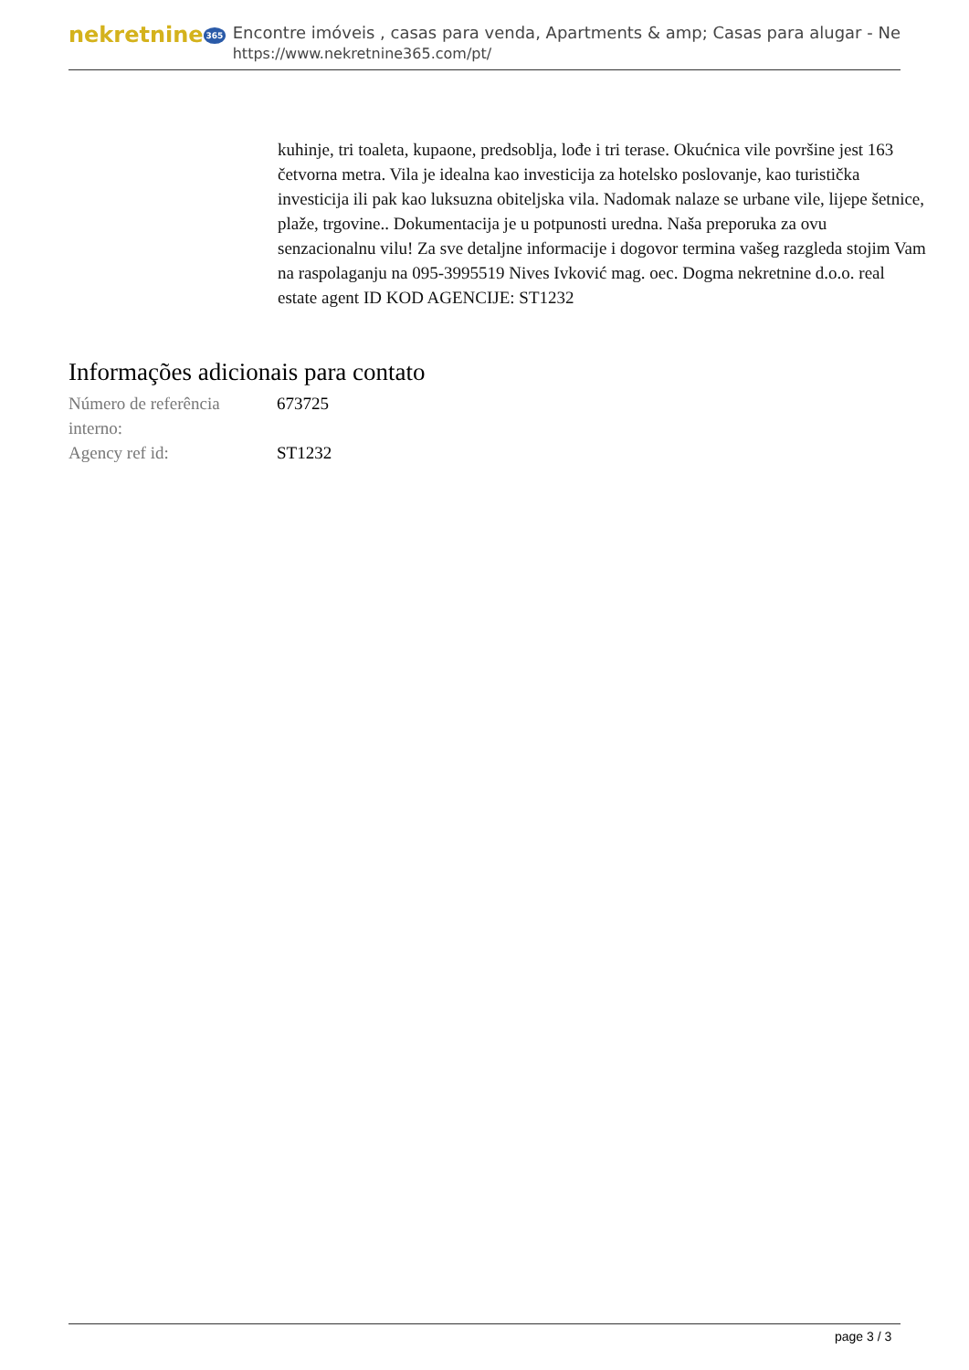nekretnine 365
Encontre imóveis , casas para venda, Apartments & amp; Casas para alugar - Ne
https://www.nekretnine365.com/pt/
kuhinje, tri toaleta, kupaone, predsoblja, lođe i tri terase. Okućnica vile površine jest 163 četvorna metra. Vila je idealna kao investicija za hotelsko poslovanje, kao turistička investicija ili pak kao luksuzna obiteljska vila. Nadomak nalaze se urbane vile, lijepe šetnice, plaže, trgovine.. Dokumentacija je u potpunosti uredna. Naša preporuka za ovu senzacionalnu vilu! Za sve detaljne informacije i dogovor termina vašeg razgleda stojim Vam na raspolaganju na 095-3995519 Nives Ivković mag. oec. Dogma nekretnine d.o.o. real estate agent ID KOD AGENCIJE: ST1232
Informações adicionais para contato
| Número de referência interno: | 673725 |
| Agency ref id: | ST1232 |
page 3 / 3